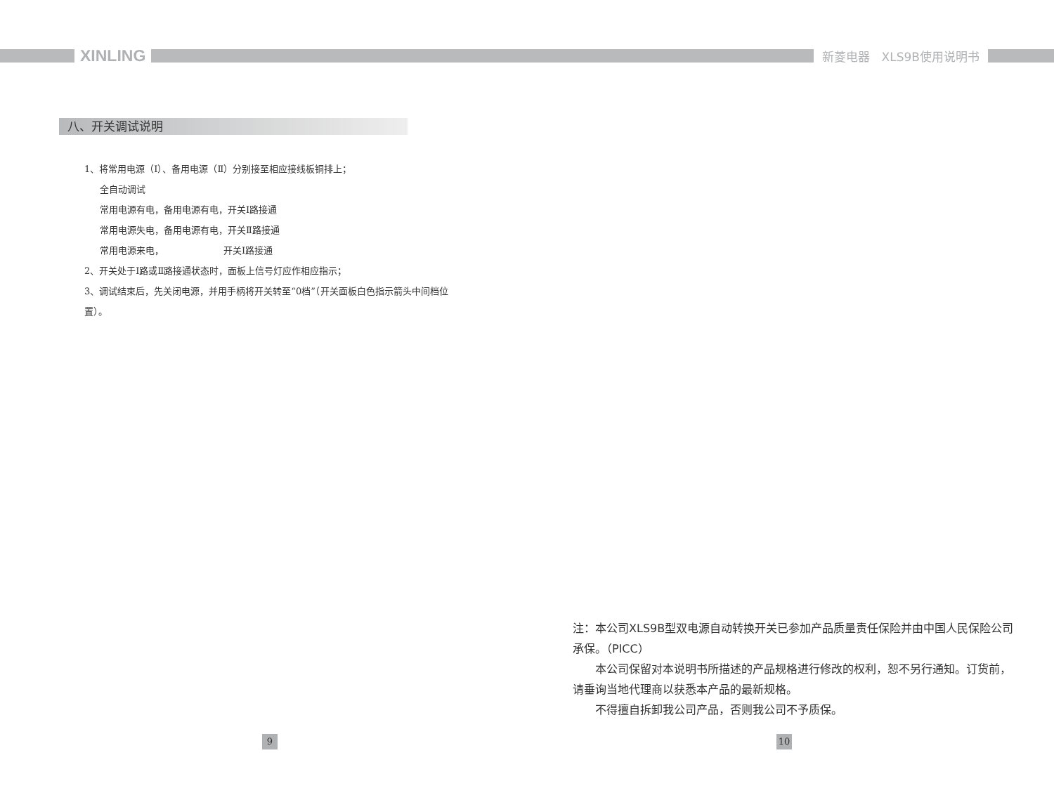XINLING
新菱电器　XLS9B使用说明书
八、开关调试说明
1、将常用电源（Ⅰ）、备用电源（Ⅱ）分别接至相应接线板铜排上；
全自动调试
常用电源有电，备用电源有电，开关Ⅰ路接通
常用电源失电，备用电源有电，开关Ⅱ路接通
常用电源来电，　　　　　　　开关Ⅰ路接通
2、开关处于Ⅰ路或Ⅱ路接通状态时，面板上信号灯应作相应指示；
3、调试结束后，先关闭电源，并用手柄将开关转至“0档”（开关面板白色指示箭头中间档位置）。
注：本公司XLS9B型双电源自动转换开关已参加产品质量责任保险并由中国人民保险公司承保。（PICC）
本公司保留对本说明书所描述的产品规格进行修改的权利，恕不另行通知。订货前，请垂询当地代理商以获悉本产品的最新规格。
不得擅自拆卸我公司产品，否则我公司不予质保。
9 10